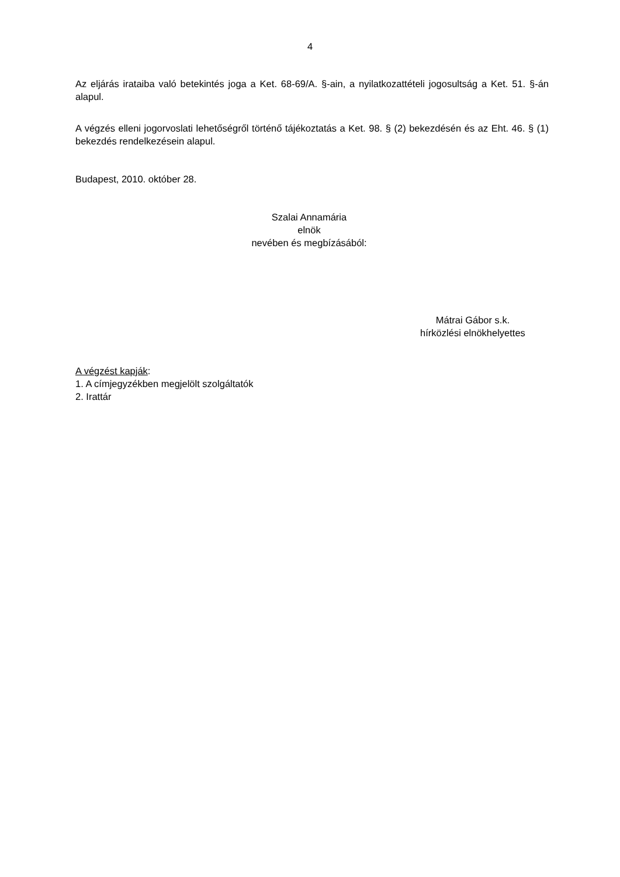4
Az eljárás irataiba való betekintés joga a Ket. 68-69/A. §-ain, a nyilatkozattételi jogosultság a Ket. 51. §-án alapul.
A végzés elleni jogorvoslati lehetőségről történő tájékoztatás a Ket. 98. § (2) bekezdésén és az Eht. 46. § (1) bekezdés rendelkezésein alapul.
Budapest, 2010. október 28.
Szalai Annamária
elnök
nevében és megbízásából:
Mátrai Gábor s.k.
hírközlési elnökhelyettes
A végzést kapják:
1. A címjegyzékben megjelölt szolgáltatók
2. Irattár